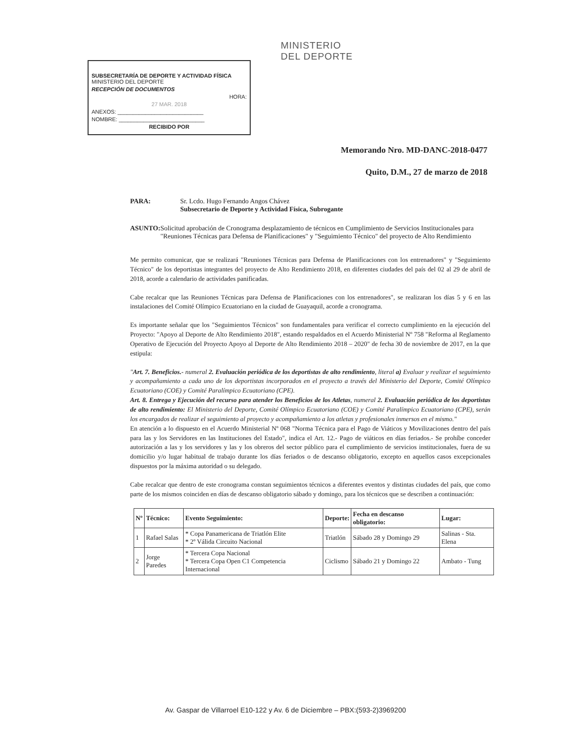SUBSECRETARÍA DE DEPORTE Y ACTIVIDAD FÍSICA MINISTERIO DEL DEPORTE
RECEPCIÓN DE DOCUMENTOS
HORA:
27 MAR. 2018
ANEXOS: ____________________________
NOMBRE: ____________________________
RECIBIDO POR
MINISTERIO
DEL DEPORTE
Memorando Nro. MD-DANC-2018-0477
Quito, D.M., 27 de marzo de 2018
PARA: Sr. Lcdo. Hugo Fernando Angos Chávez
Subsecretario de Deporte y Actividad Física, Subrogante
ASUNTO: Solicitud aprobación de Cronograma desplazamiento de técnicos en Cumplimiento de Servicios Institucionales para "Reuniones Técnicas para Defensa de Planificaciones" y "Seguimiento Técnico" del proyecto de Alto Rendimiento
Me permito comunicar, que se realizará "Reuniones Técnicas para Defensa de Planificaciones con los entrenadores" y "Seguimiento Técnico" de los deportistas integrantes del proyecto de Alto Rendimiento 2018, en diferentes ciudades del país del 02 al 29 de abril de 2018, acorde a calendario de actividades panificadas.
Cabe recalcar que las Reuniones Técnicas para Defensa de Planificaciones con los entrenadores", se realizaran los días 5 y 6 en las instalaciones del Comité Olímpico Ecuatoriano en la ciudad de Guayaquil, acorde a cronograma.
Es importante señalar que los "Seguimientos Técnicos" son fundamentales para verificar el correcto cumplimiento en la ejecución del Proyecto: "Apoyo al Deporte de Alto Rendimiento 2018", estando respaldados en el Acuerdo Ministerial Nº 758 "Reforma al Reglamento Operativo de Ejecución del Proyecto Apoyo al Deporte de Alto Rendimiento 2018 – 2020" de fecha 30 de noviembre de 2017, en la que estipula:
"Art. 7. Beneficios.- numeral 2. Evaluación periódica de los deportistas de alto rendimiento, literal a) Evaluar y realizar el seguimiento y acompañamiento a cada uno de los deportistas incorporados en el proyecto a través del Ministerio del Deporte, Comité Olímpico Ecuatoriano (COE) y Comité Paralímpico Ecuatoriano (CPE).
Art. 8. Entrega y Ejecución del recurso para atender los Beneficios de los Atletas, numeral 2. Evaluación periódica de los deportistas de alto rendimiento: El Ministerio del Deporte, Comité Olímpico Ecuatoriano (COE) y Comité Paralímpico Ecuatoriano (CPE), serán los encargados de realizar el seguimiento al proyecto y acompañamiento a los atletas y profesionales inmersos en el mismo."
En atención a lo dispuesto en el Acuerdo Ministerial Nº 068 "Norma Técnica para el Pago de Viáticos y Movilizaciones dentro del país para las y los Servidores en las Instituciones del Estado", indica el Art. 12.- Pago de viáticos en días feriados.- Se prohíbe conceder autorización a las y los servidores y las y los obreros del sector público para el cumplimiento de servicios institucionales, fuera de su domicilio y/o lugar habitual de trabajo durante los días feriados o de descanso obligatorio, excepto en aquellos casos excepcionales dispuestos por la máxima autoridad o su delegado.
Cabe recalcar que dentro de este cronograma constan seguimientos técnicos a diferentes eventos y distintas ciudades del país, que como parte de los mismos coinciden en días de descanso obligatorio sábado y domingo, para los técnicos que se describen a continuación:
| Nº | Técnico: | Evento Seguimiento: | Deporte: | Fecha en descanso obligatorio: | Lugar: |
| --- | --- | --- | --- | --- | --- |
| 1 | Rafael Salas | * Copa Panamericana de Triatlón Elite * 2º Válida Circuito Nacional | Triatlón | Sábado 28 y Domingo 29 | Salinas - Sta. Elena |
| 2 | Jorge Paredes | * Tercera Copa Nacional * Tercera Copa Open C1 Competencia Internacional | Ciclismo | Sábado 21 y Domingo 22 | Ambato - Tung |
Av. Gaspar de Villarroel E10-122 y Av. 6 de Diciembre – PBX:(593-2)3969200